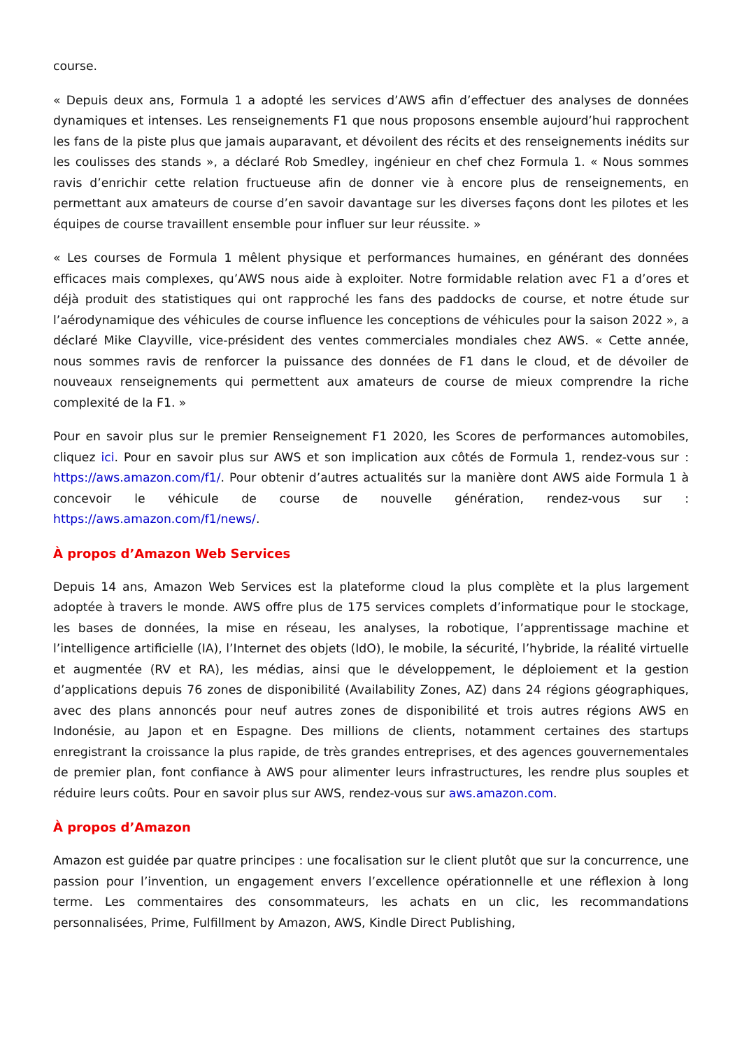course.
« Depuis deux ans, Formula 1 a adopté les services d’AWS afin d’effectuer des analyses de données dynamiques et intenses. Les renseignements F1 que nous proposons ensemble aujourd’hui rapprochent les fans de la piste plus que jamais auparavant, et dévoilent des récits et des renseignements inédits sur les coulisses des stands », a déclaré Rob Smedley, ingénieur en chef chez Formula 1. « Nous sommes ravis d’enrichir cette relation fructueuse afin de donner vie à encore plus de renseignements, en permettant aux amateurs de course d’en savoir davantage sur les diverses façons dont les pilotes et les équipes de course travaillent ensemble pour influer sur leur réussite. »
« Les courses de Formula 1 mêlent physique et performances humaines, en générant des données efficaces mais complexes, qu’AWS nous aide à exploiter. Notre formidable relation avec F1 a d’ores et déjà produit des statistiques qui ont rapproché les fans des paddocks de course, et notre étude sur l’aérodynamique des véhicules de course influence les conceptions de véhicules pour la saison 2022 », a déclaré Mike Clayville, vice-président des ventes commerciales mondiales chez AWS. « Cette année, nous sommes ravis de renforcer la puissance des données de F1 dans le cloud, et de dévoiler de nouveaux renseignements qui permettent aux amateurs de course de mieux comprendre la riche complexité de la F1. »
Pour en savoir plus sur le premier Renseignement F1 2020, les Scores de performances automobiles, cliquez ici. Pour en savoir plus sur AWS et son implication aux côtés de Formula 1, rendez-vous sur : https://aws.amazon.com/f1/. Pour obtenir d’autres actualités sur la manière dont AWS aide Formula 1 à concevoir le véhicule de course de nouvelle génération, rendez-vous sur : https://aws.amazon.com/f1/news/.
À propos d’Amazon Web Services
Depuis 14 ans, Amazon Web Services est la plateforme cloud la plus complète et la plus largement adoptée à travers le monde. AWS offre plus de 175 services complets d’informatique pour le stockage, les bases de données, la mise en réseau, les analyses, la robotique, l’apprentissage machine et l’intelligence artificielle (IA), l’Internet des objets (IdO), le mobile, la sécurité, l’hybride, la réalité virtuelle et augmentée (RV et RA), les médias, ainsi que le développement, le déploiement et la gestion d’applications depuis 76 zones de disponibilité (Availability Zones, AZ) dans 24 régions géographiques, avec des plans annoncés pour neuf autres zones de disponibilité et trois autres régions AWS en Indonésie, au Japon et en Espagne. Des millions de clients, notamment certaines des startups enregistrant la croissance la plus rapide, de très grandes entreprises, et des agences gouvernementales de premier plan, font confiance à AWS pour alimenter leurs infrastructures, les rendre plus souples et réduire leurs coûts. Pour en savoir plus sur AWS, rendez-vous sur aws.amazon.com.
À propos d’Amazon
Amazon est guidée par quatre principes : une focalisation sur le client plutôt que sur la concurrence, une passion pour l’invention, un engagement envers l’excellence opérationnelle et une réflexion à long terme. Les commentaires des consommateurs, les achats en un clic, les recommandations personnalisées, Prime, Fulfillment by Amazon, AWS, Kindle Direct Publishing,